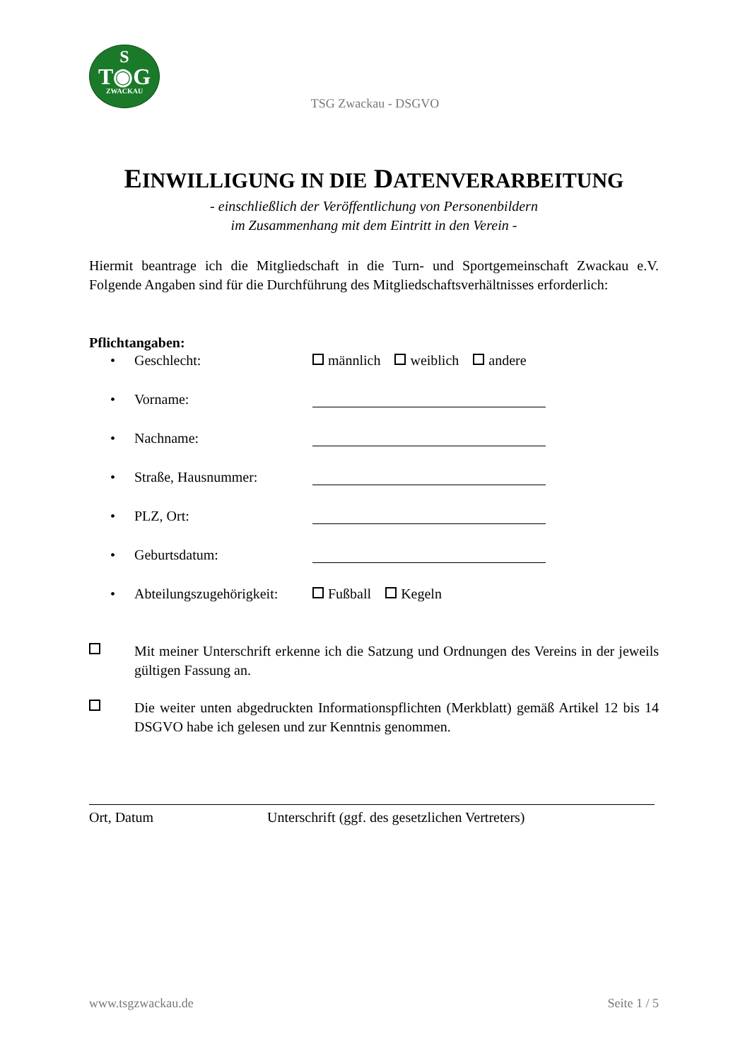S
T◉G
ZWACKAU
TSG Zwackau - DSGVO
EINWILLIGUNG IN DIE DATENVERARBEITUNG
- einschließlich der Veröffentlichung von Personenbildern
im Zusammenhang mit dem Eintritt in den Verein -
Hiermit beantrage ich die Mitgliedschaft in die Turn- und Sportgemeinschaft Zwackau e.V. Folgende Angaben sind für die Durchführung des Mitgliedschaftsverhältnisses erforderlich:
Pflichtangaben:
• Geschlecht: männlich weiblich andere
• Vorname:
• Nachname:
• Straße, Hausnummer:
• PLZ, Ort:
• Geburtsdatum:
• Abteilungszugehörigkeit: Fußball Kegeln
Mit meiner Unterschrift erkenne ich die Satzung und Ordnungen des Vereins in der jeweils gültigen Fassung an.
Die weiter unten abgedruckten Informationspflichten (Merkblatt) gemäß Artikel 12 bis 14 DSGVO habe ich gelesen und zur Kenntnis genommen.
Ort, Datum Unterschrift (ggf. des gesetzlichen Vertreters)
www.tsgzwackau.de Seite 1 / 5